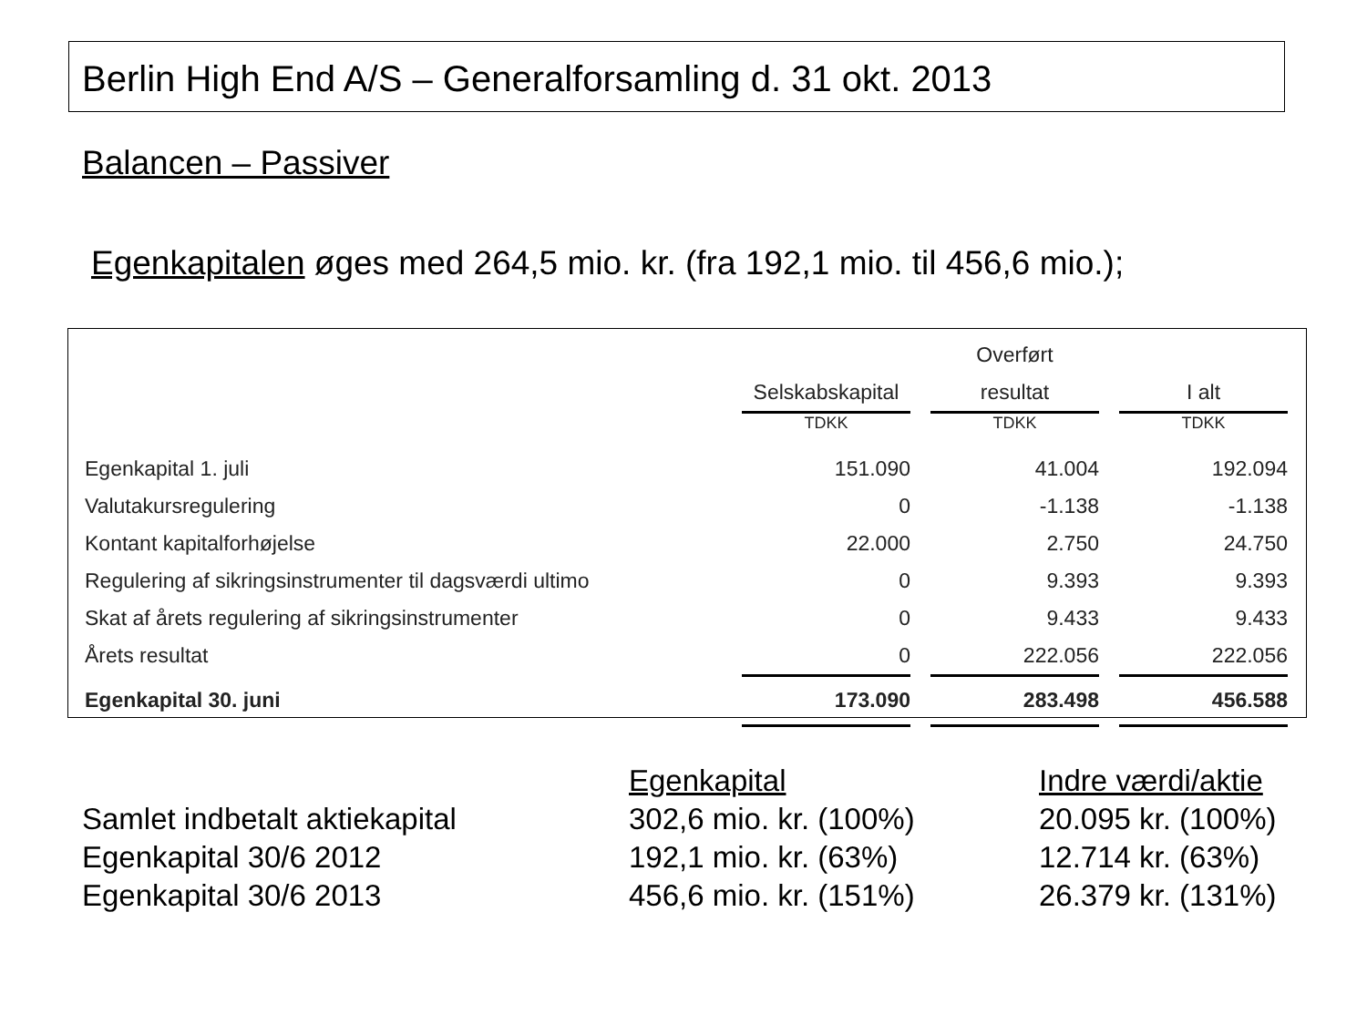Berlin High End A/S – Generalforsamling d. 31 okt. 2013
Balancen – Passiver
Egenkapitalen øges med 264,5 mio. kr. (fra 192,1 mio. til 456,6 mio.);
| | | | Overført | | |
| | Selskabskapital | | resultat | | I alt |
| | TDKK | | TDKK | | TDKK |
| Egenkapital 1. juli | 151.090 | | 41.004 | | 192.094 |
| Valutakursregulering | 0 | | -1.138 | | -1.138 |
| Kontant kapitalforhøjelse | 22.000 | | 2.750 | | 24.750 |
| Regulering af sikringsinstrumenter til dagsværdi ultimo | 0 | | 9.393 | | 9.393 |
| Skat af årets regulering af sikringsinstrumenter | 0 | | 9.433 | | 9.433 |
| Årets resultat | 0 | | 222.056 | | 222.056 |
| Egenkapital 30. juni | 173.090 | | 283.498 | | 456.588 |
| | Egenkapital | Indre værdi/aktie |
| Samlet indbetalt aktiekapital | 302,6 mio. kr. (100%) | 20.095 kr. (100%) |
| Egenkapital 30/6 2012 | 192,1 mio. kr. (63%) | 12.714 kr. (63%) |
| Egenkapital 30/6 2013 | 456,6 mio. kr. (151%) | 26.379 kr. (131%) |